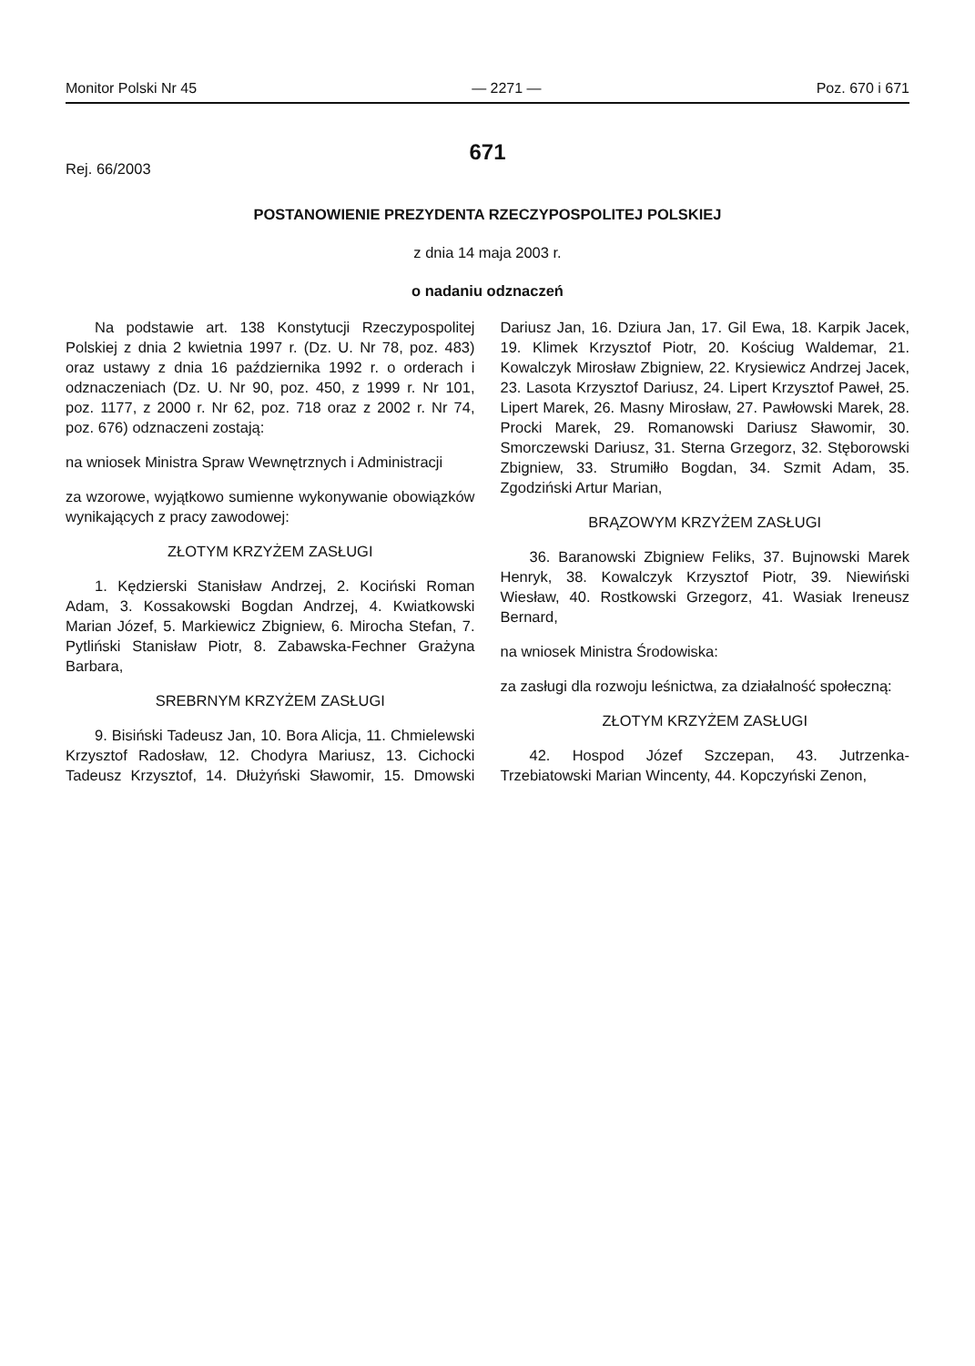Monitor Polski Nr 45 — 2271 — Poz. 670 i 671
671
Rej. 66/2003
POSTANOWIENIE PREZYDENTA RZECZYPOSPOLITEJ POLSKIEJ
z dnia 14 maja 2003 r.
o nadaniu odznaczeń
Na podstawie art. 138 Konstytucji Rzeczypospolitej Polskiej z dnia 2 kwietnia 1997 r. (Dz. U. Nr 78, poz. 483) oraz ustawy z dnia 16 października 1992 r. o orderach i odznaczeniach (Dz. U. Nr 90, poz. 450, z 1999 r. Nr 101, poz. 1177, z 2000 r. Nr 62, poz. 718 oraz z 2002 r. Nr 74, poz. 676) odznaczeni zostają:
na wniosek Ministra Spraw Wewnętrznych i Administracji
za wzorowe, wyjątkowo sumienne wykonywanie obowiązków wynikających z pracy zawodowej:
ZŁOTYM KRZYŻEM ZASŁUGI
1. Kędzierski Stanisław Andrzej, 2. Kociński Roman Adam, 3. Kossakowski Bogdan Andrzej, 4. Kwiatkowski Marian Józef, 5. Markiewicz Zbigniew, 6. Mirocha Stefan, 7. Pytliński Stanisław Piotr, 8. Zabawska-Fechner Grażyna Barbara,
SREBRNYM KRZYŻEM ZASŁUGI
9. Bisiński Tadeusz Jan, 10. Bora Alicja, 11. Chmielewski Krzysztof Radosław, 12. Chodyra Mariusz, 13. Cichocki Tadeusz Krzysztof, 14. Dłużyński Sławomir, 15. Dmowski Dariusz Jan, 16. Dziura Jan, 17. Gil Ewa, 18. Karpik Jacek, 19. Klimek Krzysztof Piotr, 20. Kościug Waldemar, 21. Kowalczyk Mirosław Zbigniew, 22. Krysiewicz Andrzej Jacek, 23. Lasota Krzysztof Dariusz, 24. Lipert Krzysztof Paweł, 25. Lipert Marek, 26. Masny Mirosław, 27. Pawłowski Marek, 28. Procki Marek, 29. Romanowski Dariusz Sławomir, 30. Smorczewski Dariusz, 31. Sterna Grzegorz, 32. Stęborowski Zbigniew, 33. Strumiłło Bogdan, 34. Szmit Adam, 35. Zgodziński Artur Marian,
BRĄZOWYM KRZYŻEM ZASŁUGI
36. Baranowski Zbigniew Feliks, 37. Bujnowski Marek Henryk, 38. Kowalczyk Krzysztof Piotr, 39. Niewiński Wiesław, 40. Rostkowski Grzegorz, 41. Wasiak Ireneusz Bernard,
na wniosek Ministra Środowiska:
za zasługi dla rozwoju leśnictwa, za działalność społeczną:
ZŁOTYM KRZYŻEM ZASŁUGI
42. Hospod Józef Szczepan, 43. Jutrzenka-Trzebiatowski Marian Wincenty, 44. Kopczyński Zenon,